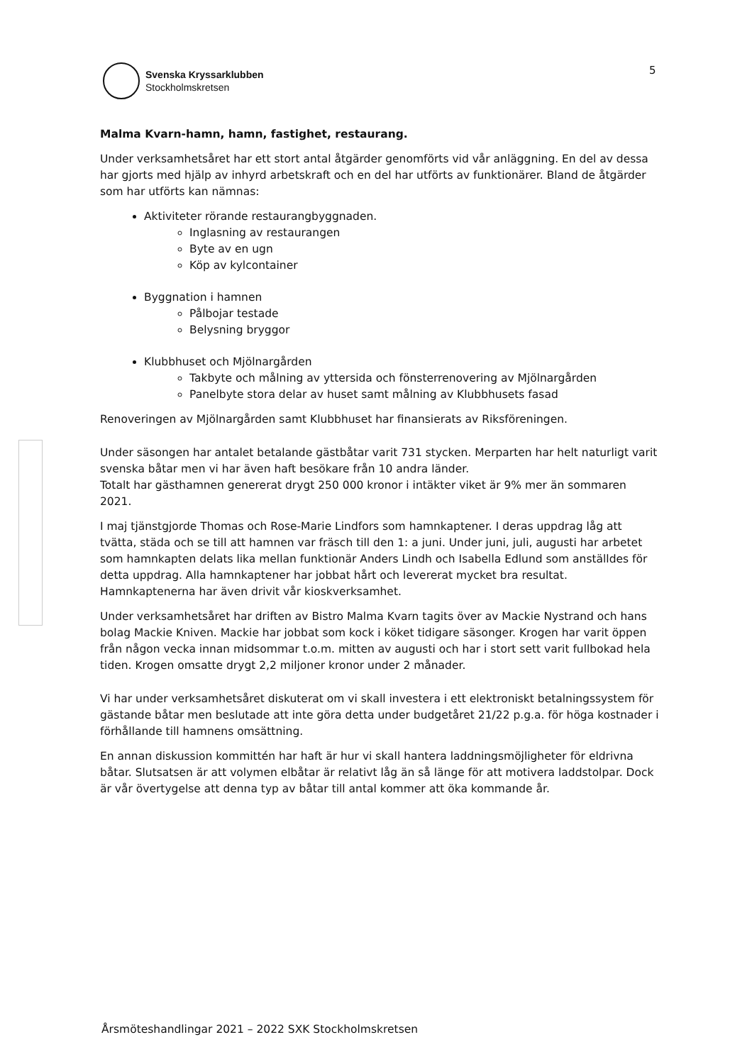Svenska Kryssarklubben
Stockholmskretsen
5
Malma Kvarn-hamn, hamn, fastighet, restaurang.
Under verksamhetsåret har ett stort antal åtgärder genomförts vid vår anläggning. En del av dessa har gjorts med hjälp av inhyrd arbetskraft och en del har utförts av funktionärer. Bland de åtgärder som har utförts kan nämnas:
Aktiviteter rörande restaurangbyggnaden.
Inglasning av restaurangen
Byte av en ugn
Köp av kylcontainer
Byggnation i hamnen
Pålbojar testade
Belysning bryggor
Klubbhuset och Mjölnargården
Takbyte och målning av yttersida och fönsterrenovering av Mjölnargården
Panelbyte stora delar av huset samt målning av Klubbhusets fasad
Renoveringen av Mjölnargården samt Klubbhuset har finansierats av Riksföreningen.
Under säsongen har antalet betalande gästbåtar varit 731 stycken. Merparten har helt naturligt varit svenska båtar men vi har även haft besökare från 10 andra länder.
Totalt har gästhamnen genererat drygt 250 000 kronor i intäkter viket är 9% mer än sommaren 2021.
I maj tjänstgjorde Thomas och Rose-Marie Lindfors som hamnkaptener. I deras uppdrag låg att tvätta, städa och se till att hamnen var fräsch till den 1: a juni. Under juni, juli, augusti har arbetet som hamnkapten delats lika mellan funktionär Anders Lindh och Isabella Edlund som anställdes för detta uppdrag. Alla hamnkaptener har jobbat hårt och levererat mycket bra resultat. Hamnkaptenerna har även drivit vår kioskverksamhet.
Under verksamhetsåret har driften av Bistro Malma Kvarn tagits över av Mackie Nystrand och hans bolag Mackie Kniven. Mackie har jobbat som kock i köket tidigare säsonger. Krogen har varit öppen från någon vecka innan midsommar t.o.m. mitten av augusti och har i stort sett varit fullbokad hela tiden. Krogen omsatte drygt 2,2 miljoner kronor under 2 månader.
Vi har under verksamhetsåret diskuterat om vi skall investera i ett elektroniskt betalningssystem för gästande båtar men beslutade att inte göra detta under budgetåret 21/22 p.g.a. för höga kostnader i förhållande till hamnens omsättning.
En annan diskussion kommittén har haft är hur vi skall hantera laddningsmöjligheter för eldrivna båtar. Slutsatsen är att volymen elbåtar är relativt låg än så länge för att motivera laddstolpar. Dock är vår övertygelse att denna typ av båtar till antal kommer att öka kommande år.
Årsmöteshandlingar 2021 – 2022 SXK Stockholmskretsen